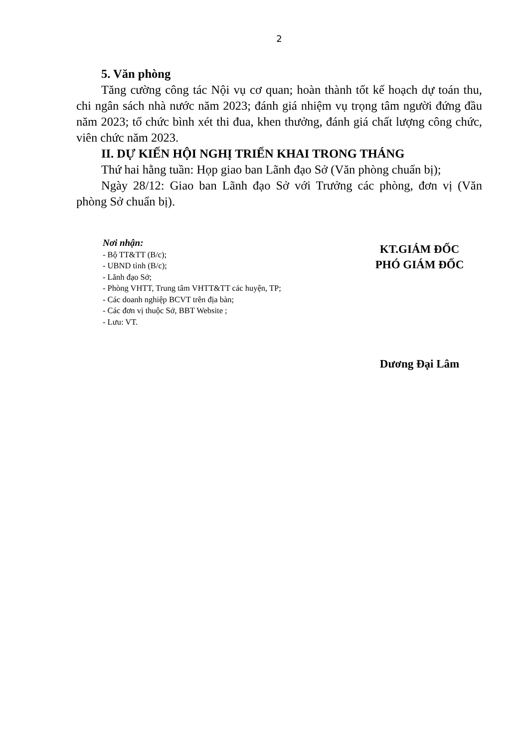2
5. Văn phòng
Tăng cường công tác Nội vụ cơ quan; hoàn thành tốt kế hoạch dự toán thu, chi ngân sách nhà nước năm 2023; đánh giá nhiệm vụ trọng tâm người đứng đầu năm 2023; tổ chức bình xét thi đua, khen thưởng, đánh giá chất lượng công chức, viên chức năm 2023.
II. DỰ KIẾN HỘI NGHỊ TRIỂN KHAI TRONG THÁNG
Thứ hai hằng tuần: Họp giao ban Lãnh đạo Sở (Văn phòng chuẩn bị);
Ngày 28/12: Giao ban Lãnh đạo Sở với Trưởng các phòng, đơn vị (Văn phòng Sở chuẩn bị).
Nơi nhận:
- Bộ TT&TT (B/c);
- UBND tỉnh (B/c);
- Lãnh đạo Sở;
- Phòng VHTT, Trung tâm VHTT&TT các huyện, TP;
- Các doanh nghiệp BCVT trên địa bàn;
- Các đơn vị thuộc Sở, BBT Website ;
- Lưu: VT.
KT.GIÁM ĐỐC
PHÓ GIÁM ĐỐC
Dương Đại Lâm